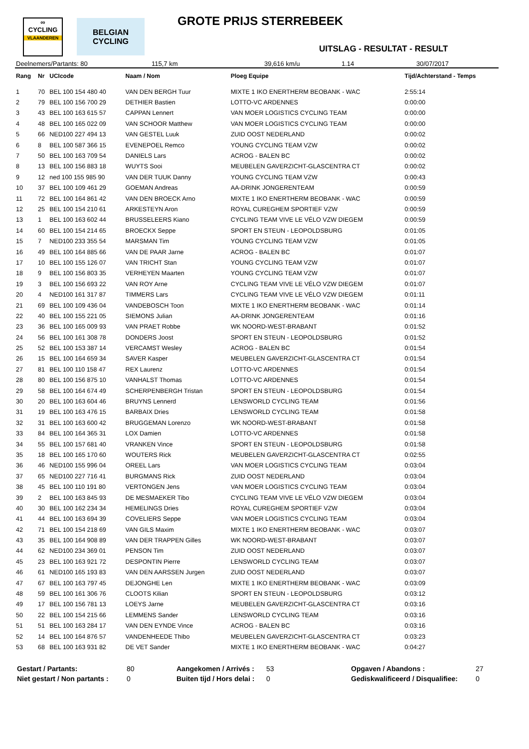∞
CYCLING
VLAANDEREN
BELGIAN CYCLING
GROTE PRIJS STERREBEEK
UITSLAG - RESULTAT - RESULT
Deelnemers/Partants: 80 115,7 km 39,616 km/u 1.14 30/07/2017
| Rang | Nr | UCIcode | Naam / Nom | Ploeg Equipe | Tijd/Achterstand - Temps |
| --- | --- | --- | --- | --- | --- |
| 1 | 70 | BEL 100 154 480 40 | VAN DEN BERGH Tuur | MIXTE 1 IKO ENERTHERM BEOBANK - WAC | 2:55:14 |
| 2 | 79 | BEL 100 156 700 29 | DETHIER Bastien | LOTTO-VC ARDENNES | 0:00:00 |
| 3 | 43 | BEL 100 163 615 57 | CAPPAN Lennert | VAN MOER LOGISTICS CYCLING TEAM | 0:00:00 |
| 4 | 48 | BEL 100 165 022 09 | VAN SCHOOR Matthew | VAN MOER LOGISTICS CYCLING TEAM | 0:00:00 |
| 5 | 66 | NED100 227 494 13 | VAN GESTEL Luuk | ZUID OOST NEDERLAND | 0:00:02 |
| 6 | 8 | BEL 100 587 366 15 | EVENEPOEL Remco | YOUNG CYCLING TEAM VZW | 0:00:02 |
| 7 | 50 | BEL 100 163 709 54 | DANIELS Lars | ACROG - BALEN BC | 0:00:02 |
| 8 | 13 | BEL 100 156 883 18 | WUYTS Sooi | MEUBELEN GAVERZICHT-GLASCENTRA CT | 0:00:02 |
| 9 | 12 | ned 100 155 985 90 | VAN DER TUUK Danny | YOUNG CYCLING TEAM VZW | 0:00:43 |
| 10 | 37 | BEL 100 109 461 29 | GOEMAN Andreas | AA-DRINK JONGERENTEAM | 0:00:59 |
| 11 | 72 | BEL 100 164 861 42 | VAN DEN BROECK Arno | MIXTE 1 IKO ENERTHERM BEOBANK - WAC | 0:00:59 |
| 12 | 25 | BEL 100 154 210 61 | ARKESTEYN Aron | ROYAL CUREGHEM SPORTIEF VZW | 0:00:59 |
| 13 | 1 | BEL 100 163 602 44 | BRUSSELEERS Kiano | CYCLING TEAM VIVE LE VÉLO VZW DIEGEM | 0:00:59 |
| 14 | 60 | BEL 100 154 214 65 | BROECKX Seppe | SPORT EN STEUN - LEOPOLDSBURG | 0:01:05 |
| 15 | 7 | NED100 233 355 54 | MARSMAN Tim | YOUNG CYCLING TEAM VZW | 0:01:05 |
| 16 | 49 | BEL 100 164 885 66 | VAN DE PAAR Jarne | ACROG - BALEN BC | 0:01:07 |
| 17 | 10 | BEL 100 155 126 07 | VAN TRICHT Stan | YOUNG CYCLING TEAM VZW | 0:01:07 |
| 18 | 9 | BEL 100 156 803 35 | VERHEYEN Maarten | YOUNG CYCLING TEAM VZW | 0:01:07 |
| 19 | 3 | BEL 100 156 693 22 | VAN ROY Arne | CYCLING TEAM VIVE LE VÉLO VZW DIEGEM | 0:01:07 |
| 20 | 4 | NED100 161 317 87 | TIMMERS Lars | CYCLING TEAM VIVE LE VÉLO VZW DIEGEM | 0:01:11 |
| 21 | 69 | BEL 100 109 436 04 | VANDEBOSCH Toon | MIXTE 1 IKO ENERTHERM BEOBANK - WAC | 0:01:14 |
| 22 | 40 | BEL 100 155 221 05 | SIEMONS Julian | AA-DRINK JONGERENTEAM | 0:01:16 |
| 23 | 36 | BEL 100 165 009 93 | VAN PRAET Robbe | WK NOORD-WEST-BRABANT | 0:01:52 |
| 24 | 56 | BEL 100 161 308 78 | DONDERS Joost | SPORT EN STEUN - LEOPOLDSBURG | 0:01:52 |
| 25 | 52 | BEL 100 153 387 14 | VERCAMST Wesley | ACROG - BALEN BC | 0:01:54 |
| 26 | 15 | BEL 100 164 659 34 | SAVER Kasper | MEUBELEN GAVERZICHT-GLASCENTRA CT | 0:01:54 |
| 27 | 81 | BEL 100 110 158 47 | REX Laurenz | LOTTO-VC ARDENNES | 0:01:54 |
| 28 | 80 | BEL 100 156 875 10 | VANHALST Thomas | LOTTO-VC ARDENNES | 0:01:54 |
| 29 | 58 | BEL 100 164 674 49 | SCHERPENBERGH Tristan | SPORT EN STEUN - LEOPOLDSBURG | 0:01:54 |
| 30 | 20 | BEL 100 163 604 46 | BRUYNS Lennerd | LENSWORLD CYCLING TEAM | 0:01:56 |
| 31 | 19 | BEL 100 163 476 15 | BARBAIX Dries | LENSWORLD CYCLING TEAM | 0:01:58 |
| 32 | 31 | BEL 100 163 600 42 | BRUGGEMAN Lorenzo | WK NOORD-WEST-BRABANT | 0:01:58 |
| 33 | 84 | BEL 100 164 365 31 | LOX Damien | LOTTO-VC ARDENNES | 0:01:58 |
| 34 | 55 | BEL 100 157 681 40 | VRANKEN Vince | SPORT EN STEUN - LEOPOLDSBURG | 0:01:58 |
| 35 | 18 | BEL 100 165 170 60 | WOUTERS Rick | MEUBELEN GAVERZICHT-GLASCENTRA CT | 0:02:55 |
| 36 | 46 | NED100 155 996 04 | OREEL Lars | VAN MOER LOGISTICS CYCLING TEAM | 0:03:04 |
| 37 | 65 | NED100 227 716 41 | BURGMANS Rick | ZUID OOST NEDERLAND | 0:03:04 |
| 38 | 45 | BEL 100 110 191 80 | VERTONGEN Jens | VAN MOER LOGISTICS CYCLING TEAM | 0:03:04 |
| 39 | 2 | BEL 100 163 845 93 | DE MESMAEKER Tibo | CYCLING TEAM VIVE LE VÉLO VZW DIEGEM | 0:03:04 |
| 40 | 30 | BEL 100 162 234 34 | HEMELINGS Dries | ROYAL CUREGHEM SPORTIEF VZW | 0:03:04 |
| 41 | 44 | BEL 100 163 694 39 | COVELIERS Seppe | VAN MOER LOGISTICS CYCLING TEAM | 0:03:04 |
| 42 | 71 | BEL 100 154 218 69 | VAN GILS Maxim | MIXTE 1 IKO ENERTHERM BEOBANK - WAC | 0:03:07 |
| 43 | 35 | BEL 100 164 908 89 | VAN DER TRAPPEN Gilles | WK NOORD-WEST-BRABANT | 0:03:07 |
| 44 | 62 | NED100 234 369 01 | PENSON Tim | ZUID OOST NEDERLAND | 0:03:07 |
| 45 | 23 | BEL 100 163 921 72 | DESPONTIN Pierre | LENSWORLD CYCLING TEAM | 0:03:07 |
| 46 | 61 | NED100 165 193 83 | VAN DEN AARSSEN Jurgen | ZUID OOST NEDERLAND | 0:03:07 |
| 47 | 67 | BEL 100 163 797 45 | DEJONGHE Len | MIXTE 1 IKO ENERTHERM BEOBANK - WAC | 0:03:09 |
| 48 | 59 | BEL 100 161 306 76 | CLOOTS Kilian | SPORT EN STEUN - LEOPOLDSBURG | 0:03:12 |
| 49 | 17 | BEL 100 156 781 13 | LOEYS Jarne | MEUBELEN GAVERZICHT-GLASCENTRA CT | 0:03:16 |
| 50 | 22 | BEL 100 154 215 66 | LEMMENS Sander | LENSWORLD CYCLING TEAM | 0:03:16 |
| 51 | 51 | BEL 100 163 284 17 | VAN DEN EYNDE Vince | ACROG - BALEN BC | 0:03:16 |
| 52 | 14 | BEL 100 164 876 57 | VANDENHEEDE Thibo | MEUBELEN GAVERZICHT-GLASCENTRA CT | 0:03:23 |
| 53 | 68 | BEL 100 163 931 82 | DE VET Sander | MIXTE 1 IKO ENERTHERM BEOBANK - WAC | 0:04:27 |
Gestart / Partants: 80 Aangekomen / Arrivés : 53 Opgaven / Abandons : 27 Niet gestart / Non partants : 0 Buiten tijd / Hors delai : 0 Gediskwalificeerd / Disqualifiee: 0